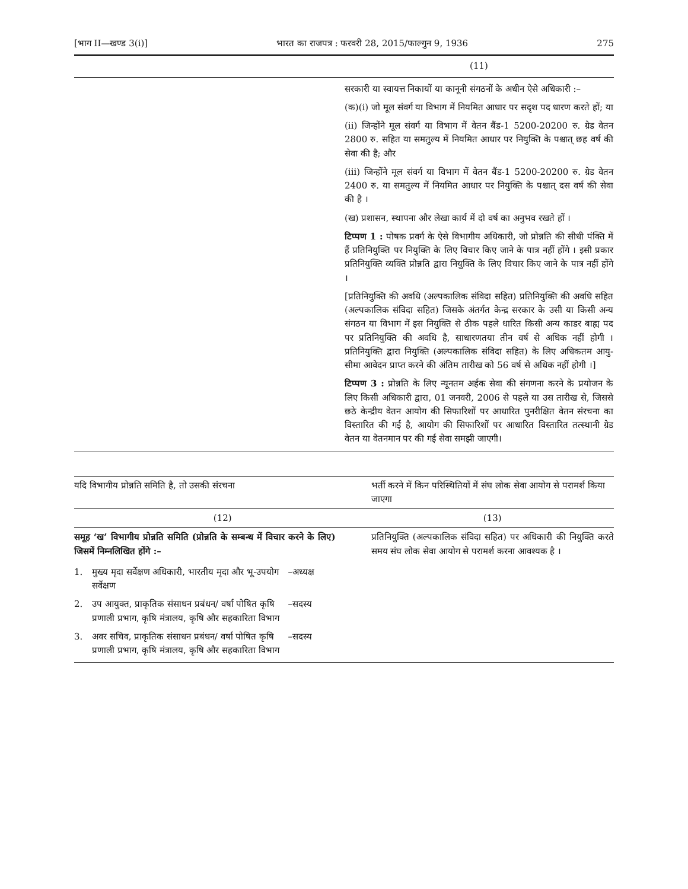[भाग II—खण्ड 3(i)] भारत का राजपत्र : फरवरी 28, 2015/फाल्गुन 9, 1936 275
| | (11) |
| | सरकारी या स्वायत्त निकायों या कानूनी संगठनों के अधीन ऐसे अधिकारी :– (क)(i) जो मूल संवर्ग या विभाग में नियमित आधार पर सदृश पद धारण करते हों; या (ii) जिन्होंने मूल संवर्ग या विभाग में वेतन बैंड-1 5200-20200 रु. ग्रेड वेतन 2800 रु. सहित या समतुल्य में नियमित आधार पर नियुक्ति के पश्चात् छह वर्ष की सेवा की है; और (iii) जिन्होंने मूल संवर्ग या विभाग में वेतन बैंड-1 5200-20200 रु. ग्रेड वेतन 2400 रु. या समतुल्य में नियमित आधार पर नियुक्ति के पश्चात् दस वर्ष की सेवा की है । (ख) प्रशासन, स्थापना और लेखा कार्य में दो वर्ष का अनुभव रखते हों । टिप्पण 1 : पोषक प्रवर्ग के ऐसे विभागीय अधिकारी, जो प्रोन्नति की सीधी पंक्ति में हैं प्रतिनियुक्ति पर नियुक्ति के लिए विचार किए जाने के पात्र नहीं होंगे । इसी प्रकार प्रतिनियुक्ति व्यक्ति प्रोन्नति द्वारा नियुक्ति के लिए विचार किए जाने के पात्र नहीं होंगे । [प्रतिनियुक्ति की अवधि (अल्पकालिक संविदा सहित) प्रतिनियुक्ति की अवधि सहित (अल्पकालिक संविदा सहित) जिसके अंतर्गत केन्द्र सरकार के उसी या किसी अन्य संगठन या विभाग में इस नियुक्ति से ठीक पहले धारित किसी अन्य काडर बाह्य पद पर प्रतिनियुक्ति की अवधि है, साधारणतया तीन वर्ष से अधिक नहीं होगी । प्रतिनियुक्ति द्वारा नियुक्ति (अल्पकालिक संविदा सहित) के लिए अधिकतम आयु-सीमा आवेदन प्राप्त करने की अंतिम तारीख को 56 वर्ष से अधिक नहीं होगी ।] टिप्पण 3 : प्रोन्नति के लिए न्यूनतम अर्हक सेवा की संगणना करने के प्रयोजन के लिए किसी अधिकारी द्वारा, 01 जनवरी, 2006 से पहले या उस तारीख से, जिससे छठे केन्द्रीय वेतन आयोग की सिफारिशों पर आधारित पुनरीक्षित वेतन संरचना का विस्तारित की गई है, आयोग की सिफारिशों पर आधारित विस्तारित तत्स्थानी ग्रेड वेतन या वेतनमान पर की गई सेवा समझी जाएगी। |
| यदि विभागीय प्रोन्नति समिति है, तो उसकी संरचना | भर्ती करने में किन परिस्थितियों में संघ लोक सेवा आयोग से परामर्श किया जाएगा |
| --- | --- |
| (12) | (13) |
| समूह ‘ख’ विभागीय प्रोन्नति समिति (प्रोन्नति के सम्बन्ध में विचार करने के लिए) जिसमें निम्नलिखित होंगे :– / 1. / मुख्य मृदा सर्वेक्षण अधिकारी, भारतीय मृदा और भू-उपयोग सर्वेक्षण / –अध्यक्ष / / 2. / उप आयुक्त, प्राकृतिक संसाधन प्रबंधन/ वर्षा पोषित कृषि प्रणाली प्रभाग, कृषि मंत्रालय, कृषि और सहकारिता विभाग / –सदस्य / / 3. / अवर सचिव, प्राकृतिक संसाधन प्रबंधन/ वर्षा पोषित कृषि प्रणाली प्रभाग, कृषि मंत्रालय, कृषि और सहकारिता विभाग / –सदस्य / | प्रतिनियुक्ति (अल्पकालिक संविदा सहित) पर अधिकारी की नियुक्ति करते समय संघ लोक सेवा आयोग से परामर्श करना आवश्यक है । |